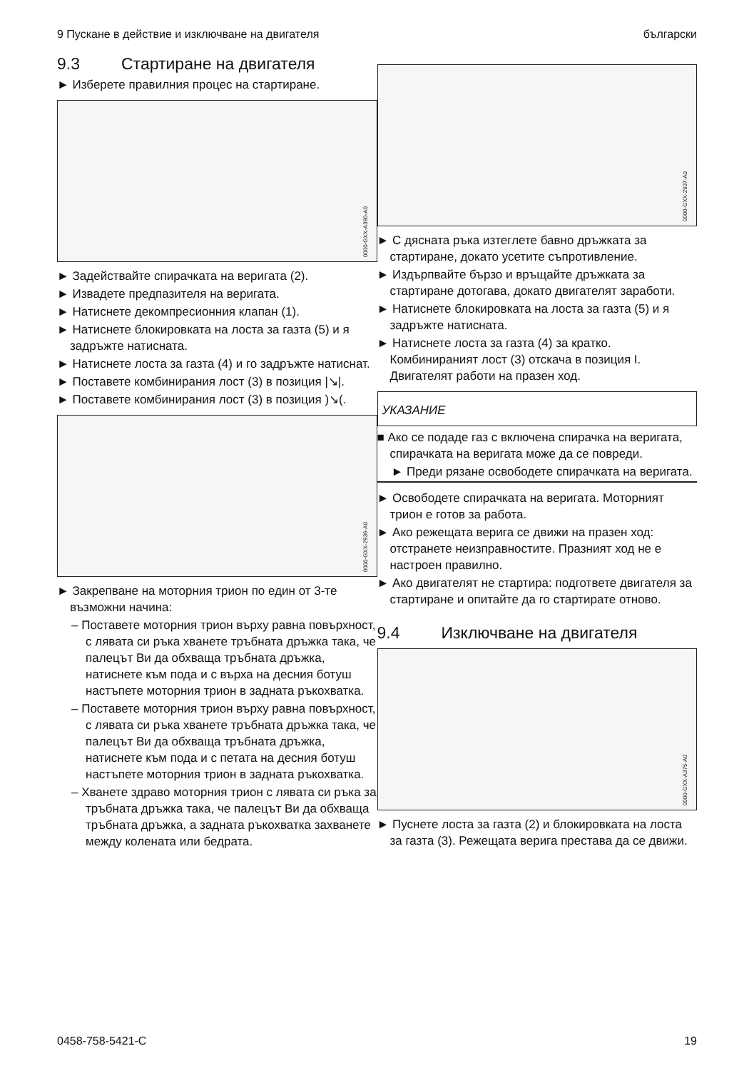9 Пускане в действие и изключване на двигателя български
9.3 Стартиране на двигателя
► Изберете правилния процес на стартиране.
0000-GXX-A390-A0
► Задействайте спирачката на веригата (2).
► Извадете предпазителя на веригата.
► Натиснете декомпресионния клапан (1).
► Натиснете блокировката на лоста за газта (5) и я задръжте натисната.
► Натиснете лоста за газта (4) и го задръжте натиснат.
► Поставете комбинирания лост (3) в позиция |↘|.
► Поставете комбинирания лост (3) в позиция )↘(.
0000-GXX-2936-A0
► Закрепване на моторния трион по един от 3-те възможни начина:
– Поставете моторния трион върху равна повърхност, с лявата си ръка хванете тръбната дръжка така, че палецът Ви да обхваща тръбната дръжка, натиснете към пода и с върха на десния ботуш настъпете моторния трион в задната ръкохватка.
– Поставете моторния трион върху равна повърхност, с лявата си ръка хванете тръбната дръжка така, че палецът Ви да обхваща тръбната дръжка, натиснете към пода и с петата на десния ботуш настъпете моторния трион в задната ръкохватка.
– Хванете здраво моторния трион с лявата си ръка за тръбната дръжка така, че палецът Ви да обхваща тръбната дръжка, а задната ръкохватка захванете между колената или бедрата.
0000-GXX-2937-A0
► С дясната ръка изтеглете бавно дръжката за стартиране, докато усетите съпротивление.
► Издърпвайте бързо и връщайте дръжката за стартиране дотогава, докато двигателят заработи.
► Натиснете блокировката на лоста за газта (5) и я задръжте натисната.
► Натиснете лоста за газта (4) за кратко. Комбинираният лост (3) отскача в позиция I. Двигателят работи на празен ход.
УКАЗАНИЕ
■ Ако се подаде газ с включена спирачка на веригата, спирачката на веригата може да се повреди.
► Преди рязане освободете спирачката на веригата.
► Освободете спирачката на веригата. Моторният трион е готов за работа.
► Ако режещата верига се движи на празен ход: отстранете неизправностите. Празният ход не е настроен правилно.
► Ако двигателят не стартира: подгответе двигателя за стартиране и опитайте да го стартирате отново.
9.4 Изключване на двигателя
0000-GXX-A375-A0
► Пуснете лоста за газта (2) и блокировката на лоста за газта (3). Режещата верига престава да се движи.
0458-758-5421-C 19